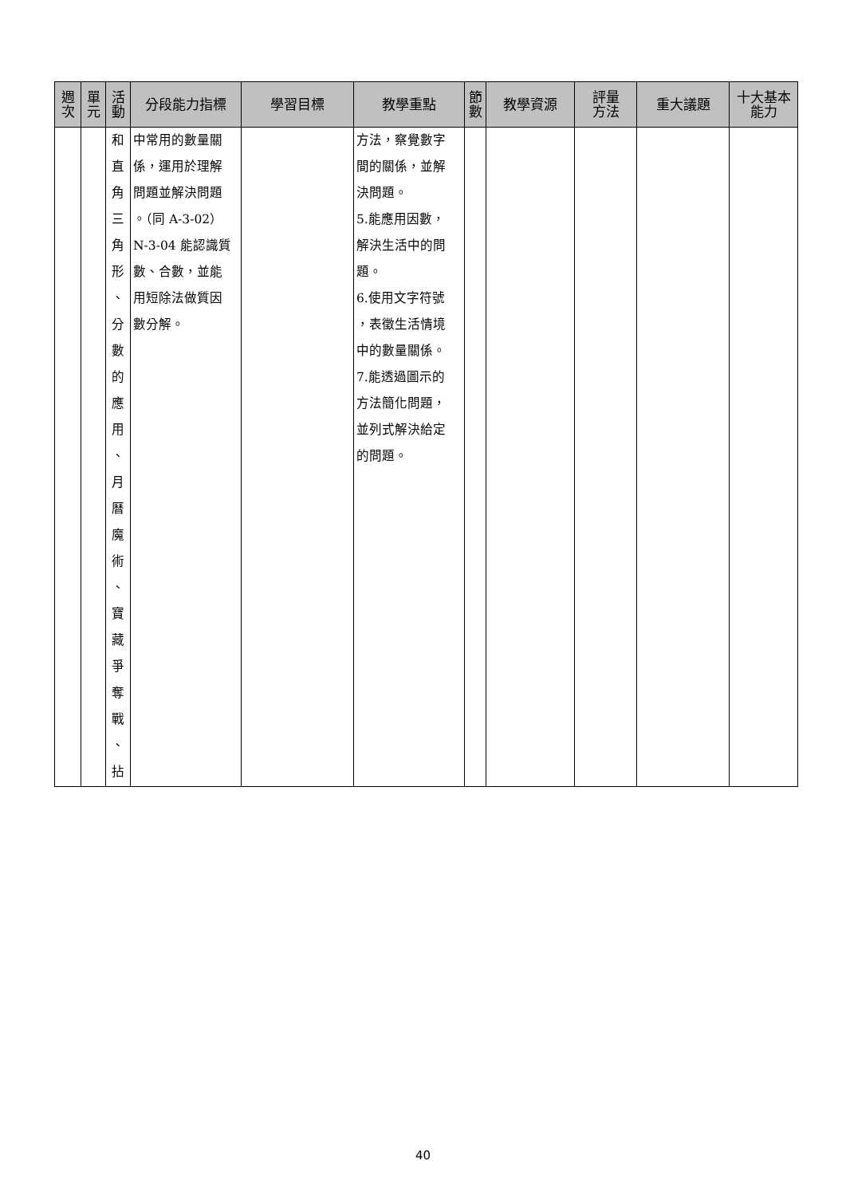| 週 次 | 單 元 | 活 動 | 分段能力指標 | 學習目標 | 教學重點 | 節 數 | 教學資源 | 評量 方法 | 重大議題 | 十大基本 能力 |
| --- | --- | --- | --- | --- | --- | --- | --- | --- | --- | --- |
| | | 和 直 角 三 角 形 、 分 數 的 應 用 、 月 曆 魔 術 、 寶 藏 爭 奪 戰 、 拈 | 中常用的數量關 係，運用於理解 問題並解決問題 。（同 A-3-02） N-3-04 能認識質 數、合數，並能 用短除法做質因 數分解。 | | 方法，察覺數字 間的關係，並解 決問題。 5.能應用因數， 解決生活中的問 題。 6.使用文字符號 ，表徵生活情境 中的數量關係。 7.能透過圖示的 方法簡化問題， 並列式解決給定 的問題。 | | | | | |
40